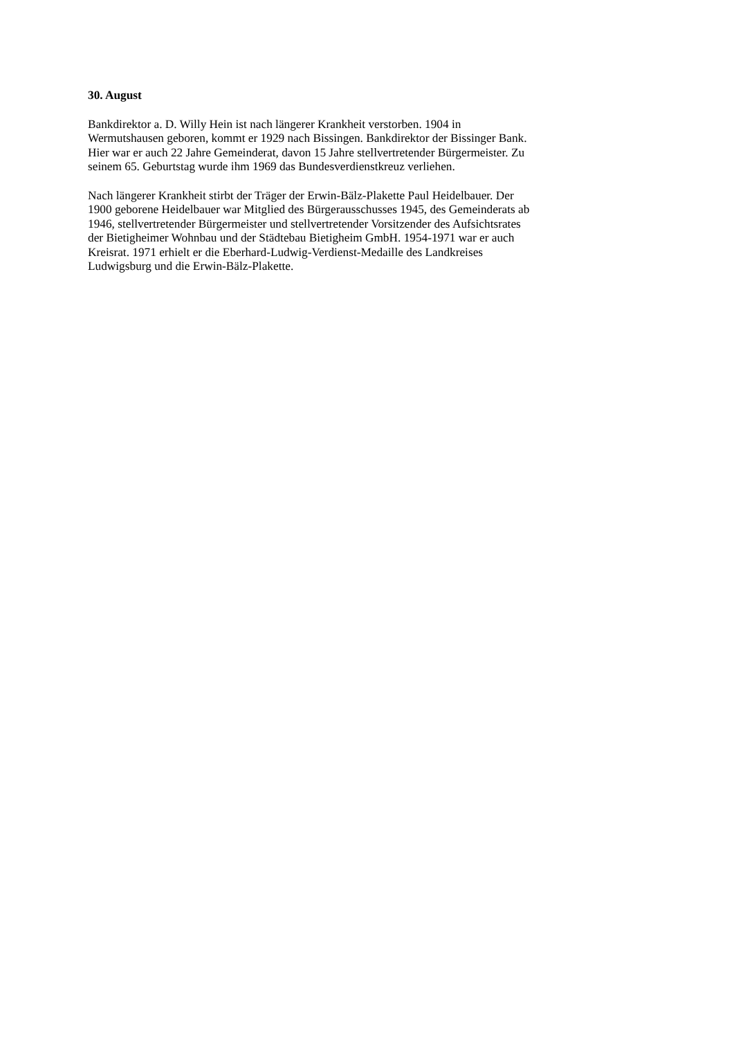30. August
Bankdirektor a. D. Willy Hein ist nach längerer Krankheit verstorben. 1904 in
Wermutshausen geboren, kommt er 1929 nach Bissingen. Bankdirektor der Bissinger Bank.
Hier war er auch 22 Jahre Gemeinderat, davon 15 Jahre stellvertretender Bürgermeister. Zu
seinem 65. Geburtstag wurde ihm 1969 das Bundesverdienstkreuz verliehen.
Nach längerer Krankheit stirbt der Träger der Erwin-Bälz-Plakette Paul Heidelbauer. Der
1900 geborene Heidelbauer war Mitglied des Bürgerausschusses 1945, des Gemeinderats ab
1946, stellvertretender Bürgermeister und stellvertretender Vorsitzender des Aufsichtsrates
der Bietigheimer Wohnbau und der Städtebau Bietigheim GmbH. 1954-1971 war er auch
Kreisrat. 1971 erhielt er die Eberhard-Ludwig-Verdienst-Medaille des Landkreises
Ludwigsburg und die Erwin-Bälz-Plakette.